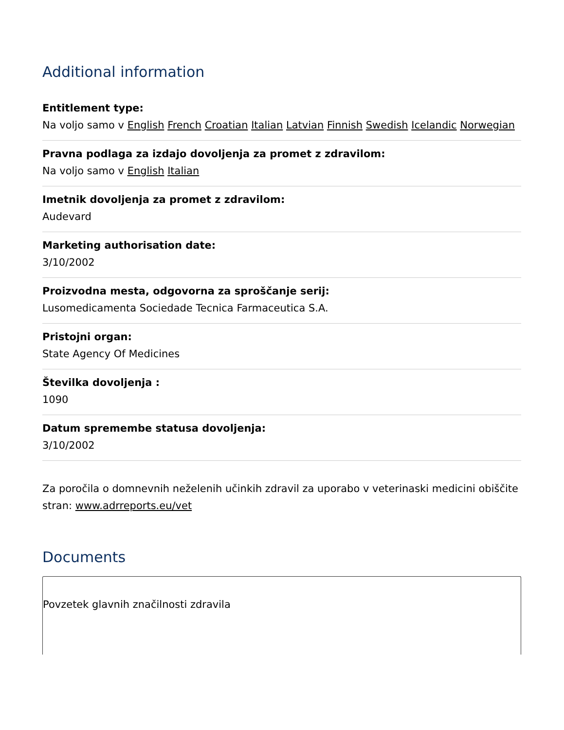Additional information
Entitlement type:
Na voljo samo v English French Croatian Italian Latvian Finnish Swedish Icelandic Norwegian
Pravna podlaga za izdajo dovoljenja za promet z zdravilom:
Na voljo samo v English Italian
Imetnik dovoljenja za promet z zdravilom:
Audevard
Marketing authorisation date:
3/10/2002
Proizvodna mesta, odgovorna za sproščanje serij:
Lusomedicamenta Sociedade Tecnica Farmaceutica S.A.
Pristojni organ:
State Agency Of Medicines
Številka dovoljenja :
1090
Datum spremembe statusa dovoljenja:
3/10/2002
Za poročila o domnevnih neželenih učinkih zdravil za uporabo v veterinaski medicini obiščite stran: www.adrreports.eu/vet
Documents
Povzetek glavnih značilnosti zdravila